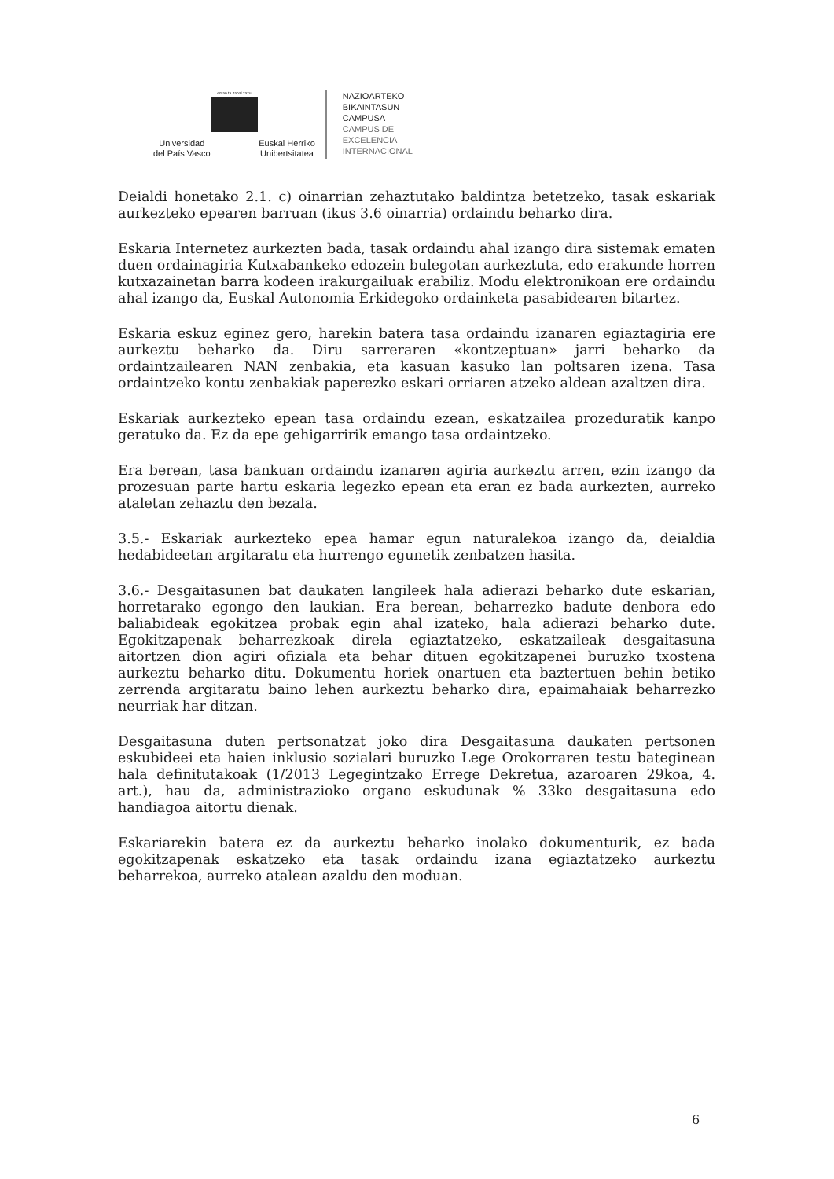eman ta zabal zazu
Universidad
del País Vasco Euskal Herriko
Unibertsitatea
NAZIOARTEKO
BIKAINTASUN
CAMPUSA
CAMPUS DE
EXCELENCIA
INTERNACIONAL
Deialdi honetako 2.1. c) oinarrian zehaztutako baldintza betetzeko, tasak eskariak aurkezteko epearen barruan (ikus 3.6 oinarria) ordaindu beharko dira.
Eskaria Internetez aurkezten bada, tasak ordaindu ahal izango dira sistemak ematen duen ordainagiria Kutxabankeko edozein bulegotan aurkeztuta, edo erakunde horren kutxazainetan barra kodeen irakurgailuak erabiliz. Modu elektronikoan ere ordaindu ahal izango da, Euskal Autonomia Erkidegoko ordainketa pasabidearen bitartez.
Eskaria eskuz eginez gero, harekin batera tasa ordaindu izanaren egiaztagiria ere aurkeztu beharko da. Diru sarreraren «kontzeptuan» jarri beharko da ordaintzailearen NAN zenbakia, eta kasuan kasuko lan poltsaren izena. Tasa ordaintzeko kontu zenbakiak paperezko eskari orriaren atzeko aldean azaltzen dira.
Eskariak aurkezteko epean tasa ordaindu ezean, eskatzailea prozeduratik kanpo geratuko da. Ez da epe gehigarririk emango tasa ordaintzeko.
Era berean, tasa bankuan ordaindu izanaren agiria aurkeztu arren, ezin izango da prozesuan parte hartu eskaria legezko epean eta eran ez bada aurkezten, aurreko ataletan zehaztu den bezala.
3.5.- Eskariak aurkezteko epea hamar egun naturalekoa izango da, deialdia hedabideetan argitaratu eta hurrengo egunetik zenbatzen hasita.
3.6.- Desgaitasunen bat daukaten langileek hala adierazi beharko dute eskarian, horretarako egongo den laukian. Era berean, beharrezko badute denbora edo baliabideak egokitzea probak egin ahal izateko, hala adierazi beharko dute. Egokitzapenak beharrezkoak direla egiaztatzeko, eskatzaileak desgaitasuna aitortzen dion agiri ofiziala eta behar dituen egokitzapenei buruzko txostena aurkeztu beharko ditu. Dokumentu horiek onartuen eta baztertuen behin betiko zerrenda argitaratu baino lehen aurkeztu beharko dira, epaimahaiak beharrezko neurriak har ditzan.
Desgaitasuna duten pertsonatzat joko dira Desgaitasuna daukaten pertsonen eskubideei eta haien inklusio sozialari buruzko Lege Orokorraren testu bateginean hala definitutakoak (1/2013 Legegintzako Errege Dekretua, azaroaren 29koa, 4. art.), hau da, administrazioko organo eskudunak % 33ko desgaitasuna edo handiagoa aitortu dienak.
Eskariarekin batera ez da aurkeztu beharko inolako dokumenturik, ez bada egokitzapenak eskatzeko eta tasak ordaindu izana egiaztatzeko aurkeztu beharrekoa, aurreko atalean azaldu den moduan.
6